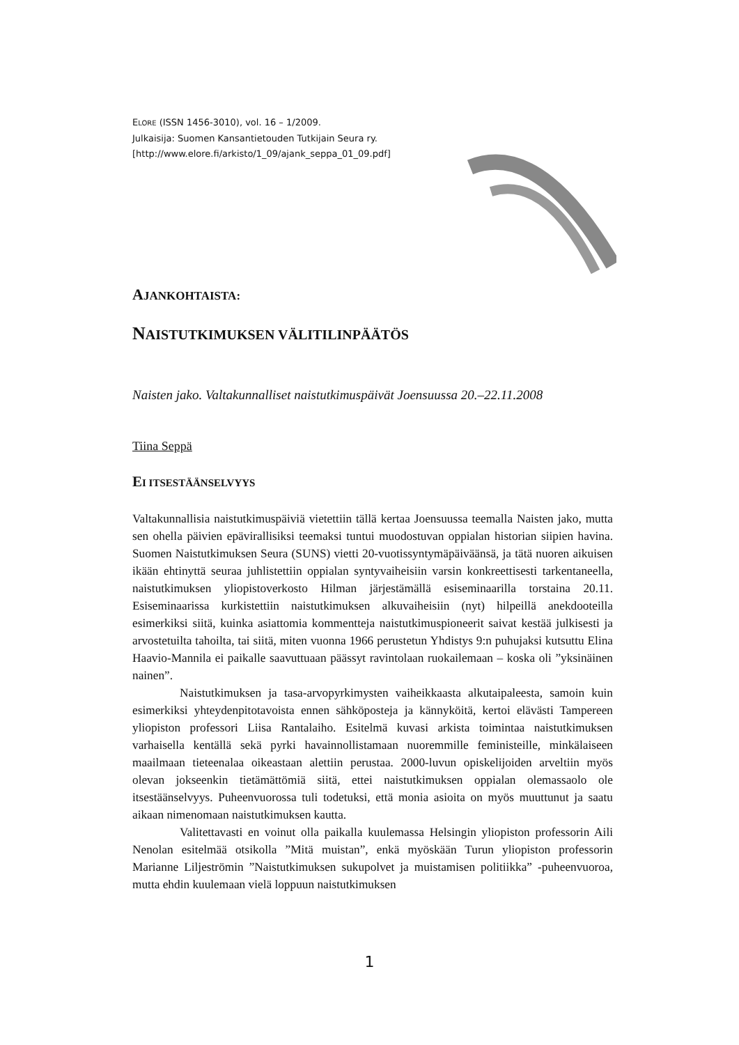ELORE (ISSN 1456-3010), vol. 16 – 1/2009.
Julkaisija: Suomen Kansantietouden Tutkijain Seura ry.
[http://www.elore.fi/arkisto/1_09/ajank_seppa_01_09.pdf]
AJANKOHTAISTA:
NAISTUTKIMUKSEN VÄLITILINPÄÄTÖS
Naisten jako. Valtakunnalliset naistutkimuspäivät Joensuussa 20.–22.11.2008
Tiina Seppä
EI ITSESTÄÄNSELVYYS
Valtakunnallisia naistutkimuspäiviä vietettiin tällä kertaa Joensuussa teemalla Naisten jako, mutta sen ohella päivien epävirallisiksi teemaksi tuntui muodostuvan oppialan historian siipien havina. Suomen Naistutkimuksen Seura (SUNS) vietti 20-vuotissyntymäpäiväänsä, ja tätä nuoren aikuisen ikään ehtinyttä seuraa juhlistettiin oppialan syntyvaiheisiin varsin konkreettisesti tarkentaneella, naistutkimuksen yliopistoverkosto Hilman järjestämällä esiseminaarilla torstaina 20.11. Esiseminaarissa kurkistettiin naistutkimuksen alkuvaiheisiin (nyt) hilpeillä anekdooteilla esimerkiksi siitä, kuinka asiattomia kommentteja naistutkimuspioneerit saivat kestää julkisesti ja arvostetuilta tahoilta, tai siitä, miten vuonna 1966 perustetun Yhdistys 9:n puhujaksi kutsuttu Elina Haavio-Mannila ei paikalle saavuttuaan päässyt ravintolaan ruokailemaan – koska oli ”yksinäinen nainen”.
Naistutkimuksen ja tasa-arvopyrkimysten vaiheikkaasta alkutaipaleesta, samoin kuin esimerkiksi yhteydenpitotavoista ennen sähköposteja ja kännyköitä, kertoi elävästi Tampereen yliopiston professori Liisa Rantalaiho. Esitelmä kuvasi arkista toimintaa naistutkimuksen varhaisella kentällä sekä pyrki havainnollistamaan nuoremmille feministeille, minkälaiseen maailmaan tieteenalaa oikeastaan alettiin perustaa. 2000-luvun opiskelijoiden arveltiin myös olevan jokseenkin tietämättömiä siitä, ettei naistutkimuksen oppialan olemassaolo ole itsestäänselvyys. Puheenvuorossa tuli todetuksi, että monia asioita on myös muuttunut ja saatu aikaan nimenomaan naistutkimuksen kautta.
Valitettavasti en voinut olla paikalla kuulemassa Helsingin yliopiston professorin Aili Nenolan esitelmää otsikolla ”Mitä muistan”, enkä myöskään Turun yliopiston professorin Marianne Liljeströmin ”Naistutkimuksen sukupolvet ja muistamisen politiikka” -puheenvuoroa, mutta ehdin kuulemaan vielä loppuun naistutkimuksen
1